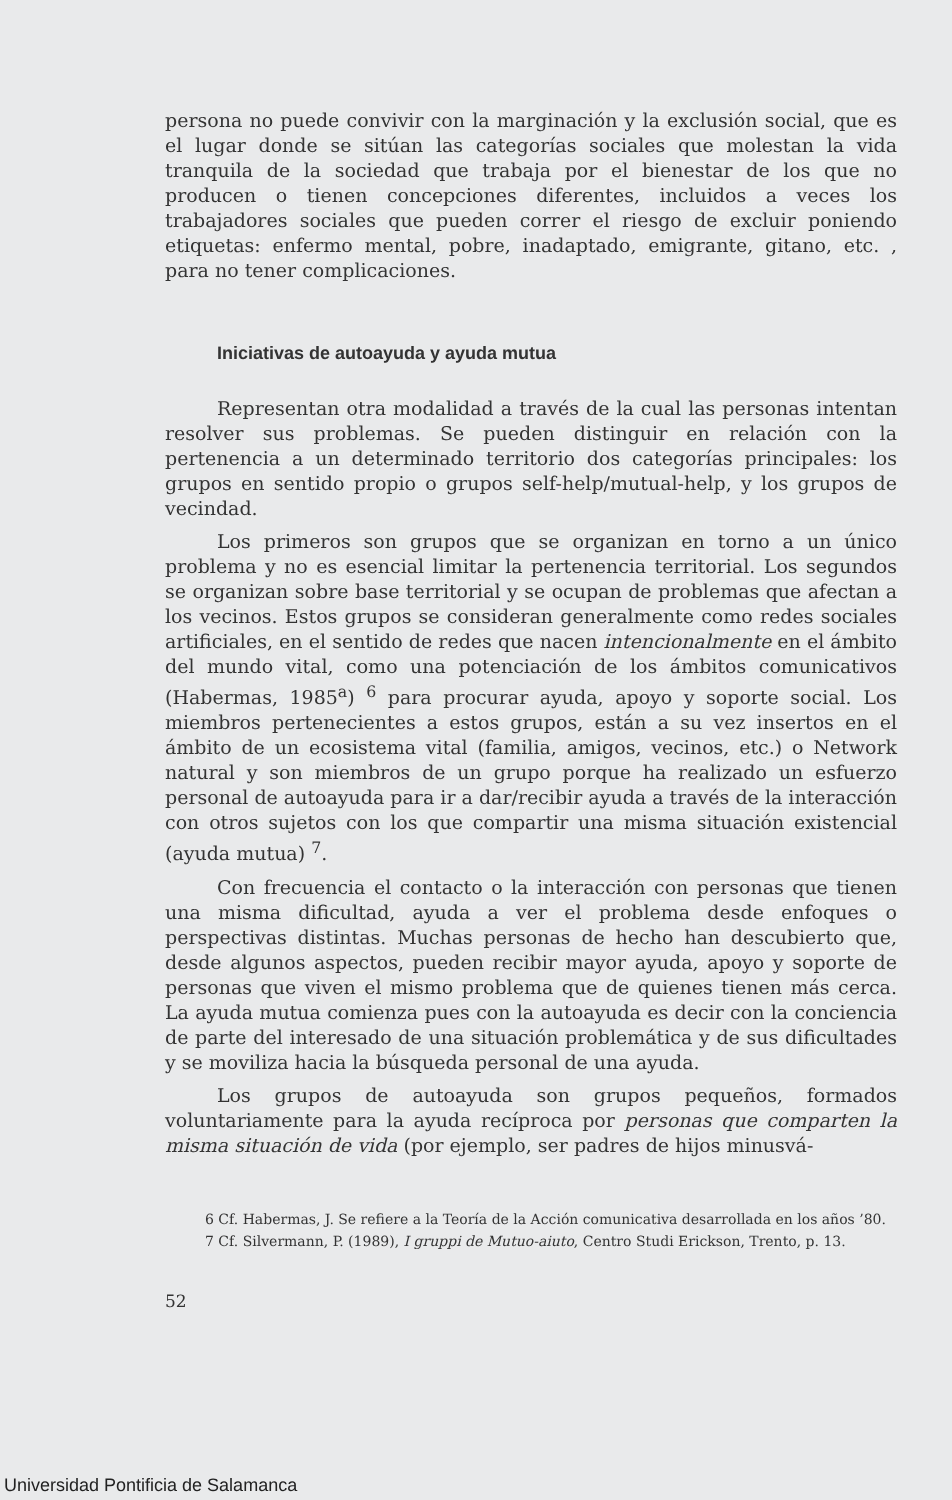persona no puede convivir con la marginación y la exclusión social, que es el lugar donde se sitúan las categorías sociales que molestan la vida tranquila de la sociedad que trabaja por el bienestar de los que no producen o tienen concepciones diferentes, incluidos a veces los trabajadores sociales que pueden correr el riesgo de excluir poniendo etiquetas: enfermo mental, pobre, inadaptado, emigrante, gitano, etc. , para no tener complicaciones.
Iniciativas de autoayuda y ayuda mutua
Representan otra modalidad a través de la cual las personas intentan resolver sus problemas. Se pueden distinguir en relación con la pertenencia a un determinado territorio dos categorías principales: los grupos en sentido propio o grupos self-help/mutual-help, y los grupos de vecindad.
Los primeros son grupos que se organizan en torno a un único problema y no es esencial limitar la pertenencia territorial. Los segundos se organizan sobre base territorial y se ocupan de problemas que afectan a los vecinos. Estos grupos se consideran generalmente como redes sociales artificiales, en el sentido de redes que nacen intencionalmente en el ámbito del mundo vital, como una potenciación de los ámbitos comunicativos (Habermas, 1985<sup>a</sup>) <sup>6</sup> para procurar ayuda, apoyo y soporte social. Los miembros pertenecientes a estos grupos, están a su vez insertos en el ámbito de un ecosistema vital (familia, amigos, vecinos, etc.) o Network natural y son miembros de un grupo porque ha realizado un esfuerzo personal de autoayuda para ir a dar/recibir ayuda a través de la interacción con otros sujetos con los que compartir una misma situación existencial (ayuda mutua) <sup>7</sup>.
Con frecuencia el contacto o la interacción con personas que tienen una misma dificultad, ayuda a ver el problema desde enfoques o perspectivas distintas. Muchas personas de hecho han descubierto que, desde algunos aspectos, pueden recibir mayor ayuda, apoyo y soporte de personas que viven el mismo problema que de quienes tienen más cerca. La ayuda mutua comienza pues con la autoayuda es decir con la conciencia de parte del interesado de una situación problemática y de sus dificultades y se moviliza hacia la búsqueda personal de una ayuda.
Los grupos de autoayuda son grupos pequeños, formados voluntariamente para la ayuda recíproca por personas que comparten la misma situación de vida (por ejemplo, ser padres de hijos minusvá-
6 Cf. Habermas, J. Se refiere a la Teoría de la Acción comunicativa desarrollada en los años ’80.
7 Cf. Silvermann, P. (1989), I gruppi de Mutuo-aiuto, Centro Studi Erickson, Trento, p. 13.
52
Universidad Pontificia de Salamanca